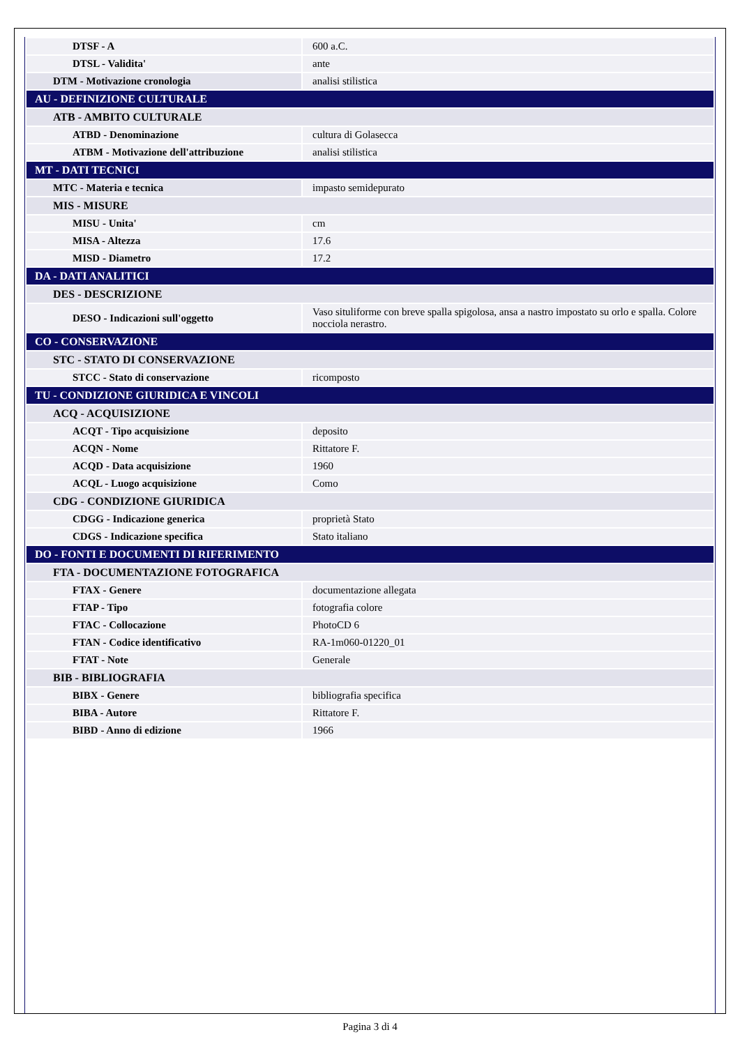| DTSF - A | 600 a.C. |
| DTSL - Validita' | ante |
| DTM - Motivazione cronologia | analisi stilistica |
| AU - DEFINIZIONE CULTURALE | |
| ATB - AMBITO CULTURALE | |
| ATBD - Denominazione | cultura di Golasecca |
| ATBM - Motivazione dell'attribuzione | analisi stilistica |
| MT - DATI TECNICI | |
| MTC - Materia e tecnica | impasto semidepurato |
| MIS - MISURE | |
| MISU - Unita' | cm |
| MISA - Altezza | 17.6 |
| MISD - Diametro | 17.2 |
| DA - DATI ANALITICI | |
| DES - DESCRIZIONE | |
| DESO - Indicazioni sull'oggetto | Vaso situliforme con breve spalla spigolosa, ansa a nastro impostato su orlo e spalla. Colore nocciola nerastro. |
| CO - CONSERVAZIONE | |
| STC - STATO DI CONSERVAZIONE | |
| STCC - Stato di conservazione | ricomposto |
| TU - CONDIZIONE GIURIDICA E VINCOLI | |
| ACQ - ACQUISIZIONE | |
| ACQT - Tipo acquisizione | deposito |
| ACQN - Nome | Rittatore F. |
| ACQD - Data acquisizione | 1960 |
| ACQL - Luogo acquisizione | Como |
| CDG - CONDIZIONE GIURIDICA | |
| CDGG - Indicazione generica | proprietà Stato |
| CDGS - Indicazione specifica | Stato italiano |
| DO - FONTI E DOCUMENTI DI RIFERIMENTO | |
| FTA - DOCUMENTAZIONE FOTOGRAFICA | |
| FTAX - Genere | documentazione allegata |
| FTAP - Tipo | fotografia colore |
| FTAC - Collocazione | PhotoCD 6 |
| FTAN - Codice identificativo | RA-1m060-01220_01 |
| FTAT - Note | Generale |
| BIB - BIBLIOGRAFIA | |
| BIBX - Genere | bibliografia specifica |
| BIBA - Autore | Rittatore F. |
| BIBD - Anno di edizione | 1966 |
Pagina 3 di 4